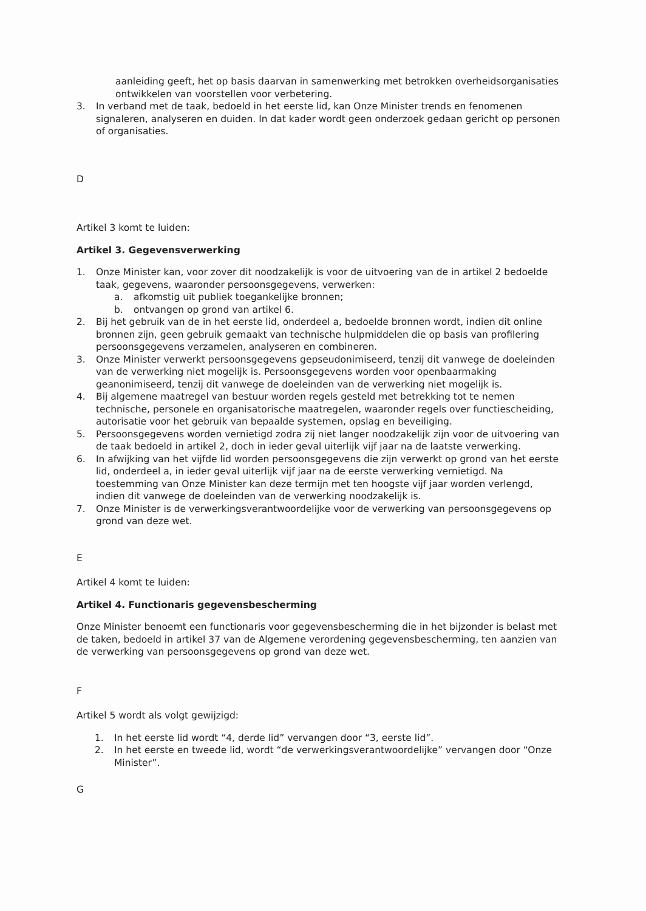aanleiding geeft, het op basis daarvan in samenwerking met betrokken overheidsorganisaties ontwikkelen van voorstellen voor verbetering.
3. In verband met de taak, bedoeld in het eerste lid, kan Onze Minister trends en fenomenen signaleren, analyseren en duiden. In dat kader wordt geen onderzoek gedaan gericht op personen of organisaties.
D
Artikel 3 komt te luiden:
Artikel 3. Gegevensverwerking
1. Onze Minister kan, voor zover dit noodzakelijk is voor de uitvoering van de in artikel 2 bedoelde taak, gegevens, waaronder persoonsgegevens, verwerken:
a. afkomstig uit publiek toegankelijke bronnen;
b. ontvangen op grond van artikel 6.
2. Bij het gebruik van de in het eerste lid, onderdeel a, bedoelde bronnen wordt, indien dit online bronnen zijn, geen gebruik gemaakt van technische hulpmiddelen die op basis van profilering persoonsgegevens verzamelen, analyseren en combineren.
3. Onze Minister verwerkt persoonsgegevens gepseudonimiseerd, tenzij dit vanwege de doeleinden van de verwerking niet mogelijk is. Persoonsgegevens worden voor openbaarmaking geanonimiseerd, tenzij dit vanwege de doeleinden van de verwerking niet mogelijk is.
4. Bij algemene maatregel van bestuur worden regels gesteld met betrekking tot te nemen technische, personele en organisatorische maatregelen, waaronder regels over functiescheiding, autorisatie voor het gebruik van bepaalde systemen, opslag en beveiliging.
5. Persoonsgegevens worden vernietigd zodra zij niet langer noodzakelijk zijn voor de uitvoering van de taak bedoeld in artikel 2, doch in ieder geval uiterlijk vijf jaar na de laatste verwerking.
6. In afwijking van het vijfde lid worden persoonsgegevens die zijn verwerkt op grond van het eerste lid, onderdeel a, in ieder geval uiterlijk vijf jaar na de eerste verwerking vernietigd. Na toestemming van Onze Minister kan deze termijn met ten hoogste vijf jaar worden verlengd, indien dit vanwege de doeleinden van de verwerking noodzakelijk is.
7. Onze Minister is de verwerkingsverantwoordelijke voor de verwerking van persoonsgegevens op grond van deze wet.
E
Artikel 4 komt te luiden:
Artikel 4. Functionaris gegevensbescherming
Onze Minister benoemt een functionaris voor gegevensbescherming die in het bijzonder is belast met de taken, bedoeld in artikel 37 van de Algemene verordening gegevensbescherming, ten aanzien van de verwerking van persoonsgegevens op grond van deze wet.
F
Artikel 5 wordt als volgt gewijzigd:
1. In het eerste lid wordt “4, derde lid” vervangen door “3, eerste lid”.
2. In het eerste en tweede lid, wordt “de verwerkingsverantwoordelijke” vervangen door “Onze Minister”.
G